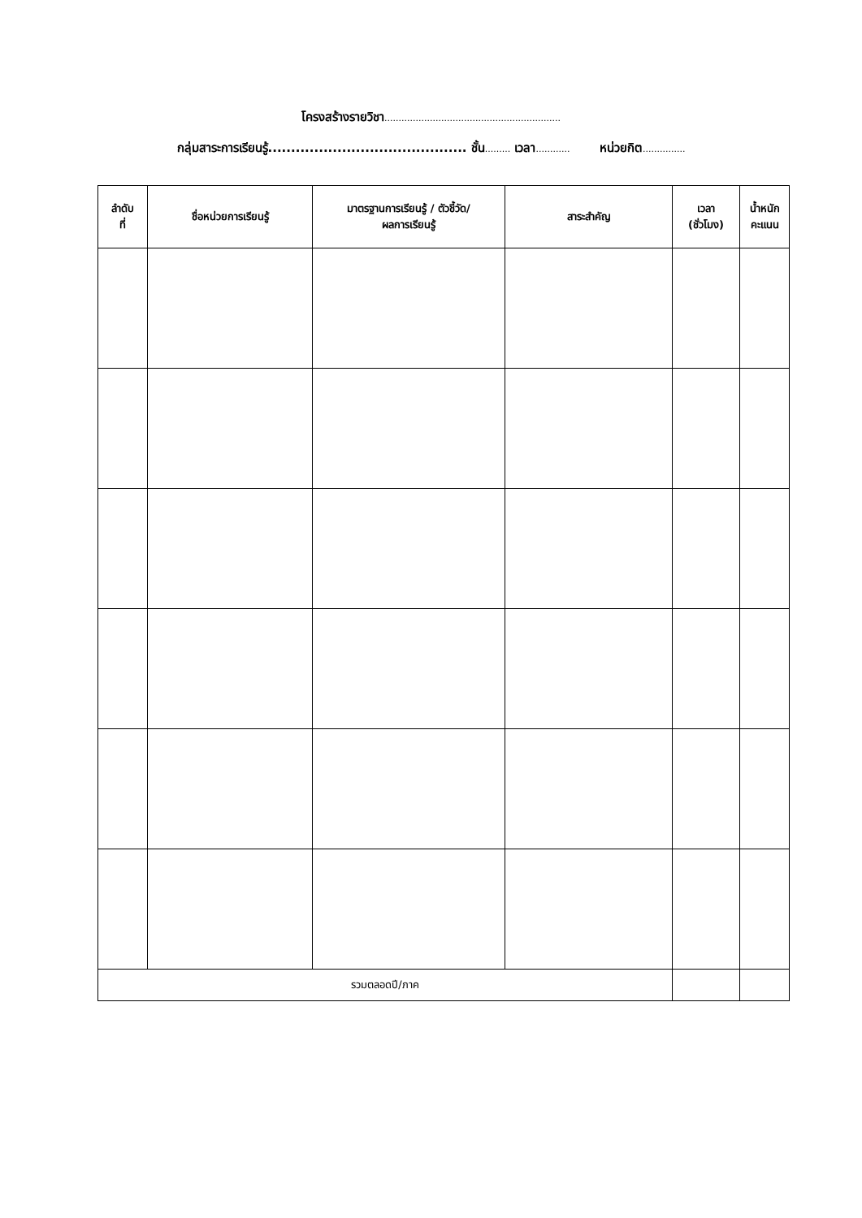โครงสร้างรายวิชา..............................................................
กลุ่มสาระการเรียนรู้........................................... ชั้น......... เวลา............ หน่วยกิต...............
| ลำดับ ที่ | ชื่อหน่วยการเรียนรู้ | มาตรฐานการเรียนรู้ / ตัวชี้วัด/ ผลการเรียนรู้ | สาระสำคัญ | เวลา (ชั่วโมง) | น้ำหนัก คะแนน |
| --- | --- | --- | --- | --- | --- |
| รวมตลอดปี/ภาค | | | | | |